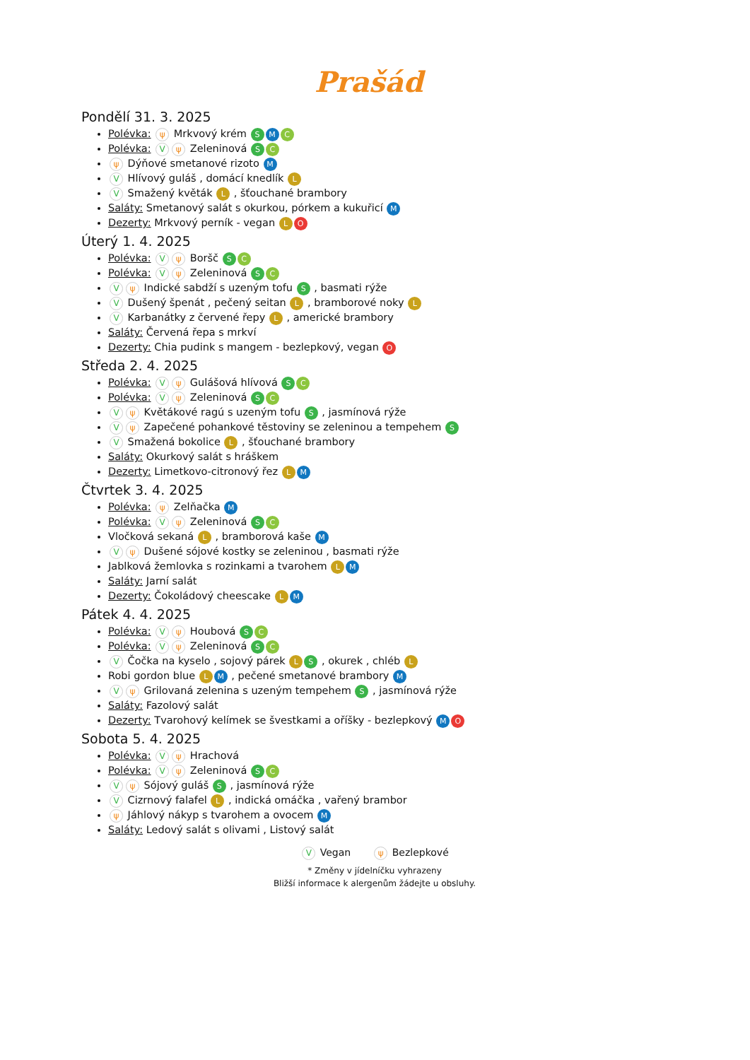Prašád
Pondělí 31. 3. 2025
Polévka: ψ Mrkvový krém S M C
Polévka: V ψ Zeleninová S C
ψ Dýňové smetanové rizoto M
V Hlívový guláš , domácí knedlík L
V Smažený květák L , šťouchané brambory
Saláty: Smetanový salát s okurkou, pórkem a kukuřicí M
Dezerty: Mrkvový perník - vegan L O
Úterý 1. 4. 2025
Polévka: V ψ Boršč S C
Polévka: V ψ Zeleninová S C
Vψ Indické sabdží s uzeným tofu S , basmati rýže
V Dušený špenát , pečený seitan L , bramborové noky L
V Karbanátky z červené řepy L , americké brambory
Saláty: Červená řepa s mrkví
Dezerty: Chia pudink s mangem - bezlepkový, vegan O
Středa 2. 4. 2025
Polévka: V ψ Gulášová hlívová S C
Polévka: V ψ Zeleninová S C
Vψ Květákové ragú s uzeným tofu S , jasmínová rýže
Vψ Zapečené pohankové těstoviny se zeleninou a tempehem S
V Smažená bokolice L , šťouchané brambory
Saláty: Okurkový salát s hráškem
Dezerty: Limetkovo-citronový řez L M
Čtvrtek 3. 4. 2025
Polévka: ψ Zelňačka M
Polévka: V ψ Zeleninová S C
Vločková sekaná L , bramborová kaše M
Vψ Dušené sójové kostky se zeleninou , basmati rýže
Jablková žemlovka s rozinkami a tvarohem L M
Saláty: Jarní salát
Dezerty: Čokoládový cheescake L M
Pátek 4. 4. 2025
Polévka: V ψ Houbová S C
Polévka: V ψ Zeleninová S C
V Čočka na kyselo , sojový párek L S , okurek , chléb L
Robi gordon blue L M , pečené smetanové brambory M
Vψ Grilovaná zelenina s uzeným tempehem S , jasmínová rýže
Saláty: Fazolový salát
Dezerty: Tvarohový kelímek se švestkami a oříšky - bezlepkový M O
Sobota 5. 4. 2025
Polévka: V ψ Hrachová
Polévka: V ψ Zeleninová S C
Vψ Sójový guláš S , jasmínová rýže
V Cizrnový falafel L , indická omáčka , vařený brambor
ψ Jáhlový nákyp s tvarohem a ovocem M
Saláty: Ledový salát s olivami , Listový salát
V Vegan ψ Bezlepkové
* Změny v jídelníčku vyhrazeny
Bližší informace k alergenům žádejte u obsluhy.